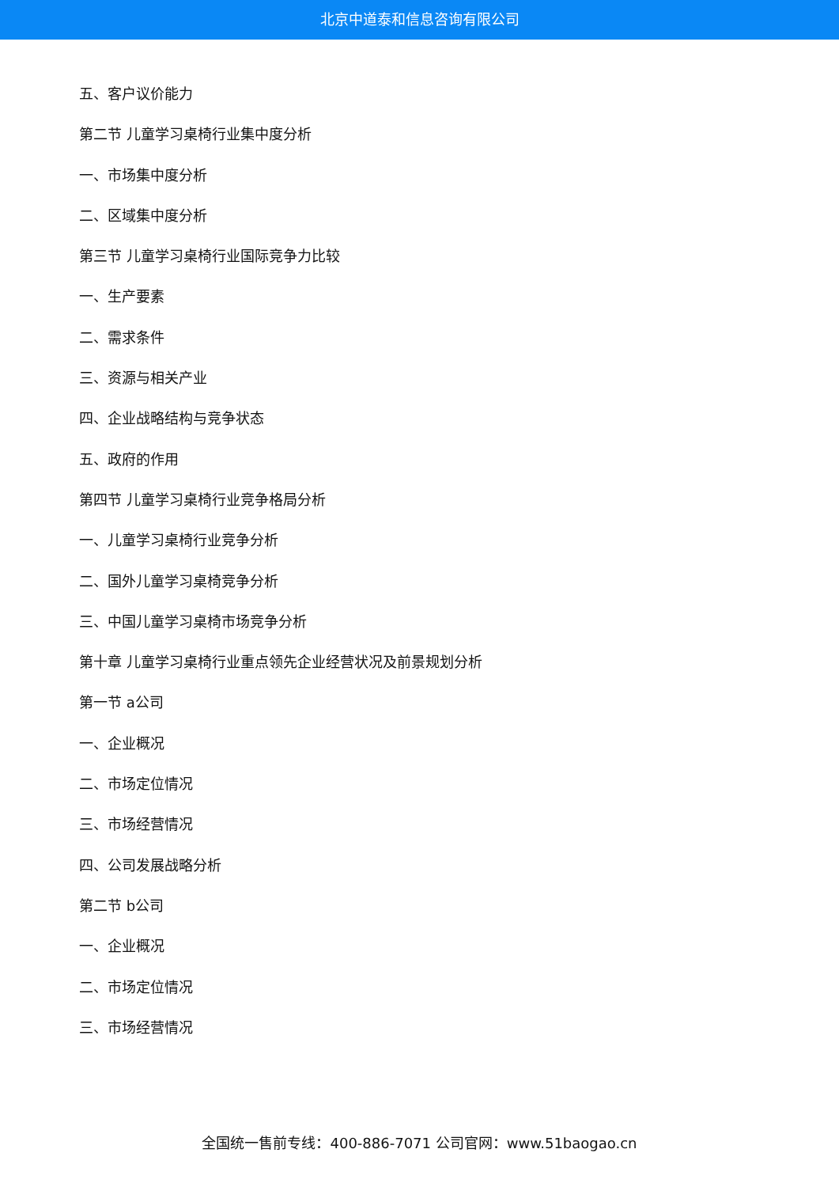北京中道泰和信息咨询有限公司
五、客户议价能力
第二节 儿童学习桌椅行业集中度分析
一、市场集中度分析
二、区域集中度分析
第三节 儿童学习桌椅行业国际竞争力比较
一、生产要素
二、需求条件
三、资源与相关产业
四、企业战略结构与竞争状态
五、政府的作用
第四节 儿童学习桌椅行业竞争格局分析
一、儿童学习桌椅行业竞争分析
二、国外儿童学习桌椅竞争分析
三、中国儿童学习桌椅市场竞争分析
第十章 儿童学习桌椅行业重点领先企业经营状况及前景规划分析
第一节 a公司
一、企业概况
二、市场定位情况
三、市场经营情况
四、公司发展战略分析
第二节 b公司
一、企业概况
二、市场定位情况
三、市场经营情况
全国统一售前专线：400-886-7071 公司官网：www.51baogao.cn